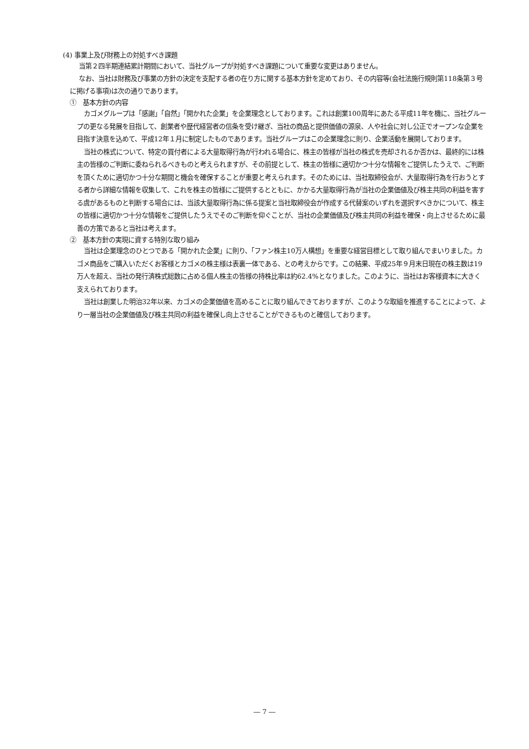(4) 事業上及び財務上の対処すべき課題
当第２四半期連結累計期間において、当社グループが対処すべき課題について重要な変更はありません。
なお、当社は財務及び事業の方針の決定を支配する者の在り方に関する基本方針を定めており、その内容等(会社法施行規則第118条第３号に掲げる事項)は次の通りであります。
①　基本方針の内容
カゴメグループは「感謝」「自然」「開かれた企業」を企業理念としております。これは創業100周年にあたる平成11年を機に、当社グループの更なる発展を目指して、創業者や歴代経営者の信条を受け継ぎ、当社の商品と提供価値の源泉、人や社会に対し公正でオープンな企業を目指す決意を込めて、平成12年１月に制定したものであります。当社グループはこの企業理念に則り、企業活動を展開しております。
当社の株式について、特定の買付者による大量取得行為が行われる場合に、株主の皆様が当社の株式を売却されるか否かは、最終的には株主の皆様のご判断に委ねられるべきものと考えられますが、その前提として、株主の皆様に適切かつ十分な情報をご提供したうえで、ご判断を頂くために適切かつ十分な期間と機会を確保することが重要と考えられます。そのためには、当社取締役会が、大量取得行為を行おうとする者から詳細な情報を収集して、これを株主の皆様にご提供するとともに、かかる大量取得行為が当社の企業価値及び株主共同の利益を害する虞があるものと判断する場合には、当該大量取得行為に係る提案と当社取締役会が作成する代替案のいずれを選択すべきかについて、株主の皆様に適切かつ十分な情報をご提供したうえでそのご判断を仰ぐことが、当社の企業価値及び株主共同の利益を確保・向上させるために最善の方策であると当社は考えます。
②　基本方針の実現に資する特別な取り組み
当社は企業理念のひとつである「開かれた企業」に則り、「ファン株主10万人構想」を重要な経営目標として取り組んでまいりました。カゴメ商品をご購入いただくお客様とカゴメの株主様は表裏一体である、との考えからです。この結果、平成25年９月末日現在の株主数は19万人を超え、当社の発行済株式総数に占める個人株主の皆様の持株比率は約62.4%となりました。このように、当社はお客様資本に大きく支えられております。
当社は創業した明治32年以来、カゴメの企業価値を高めることに取り組んできておりますが、このような取組を推進することによって、より一層当社の企業価値及び株主共同の利益を確保し向上させることができるものと確信しております。
― 7 ―